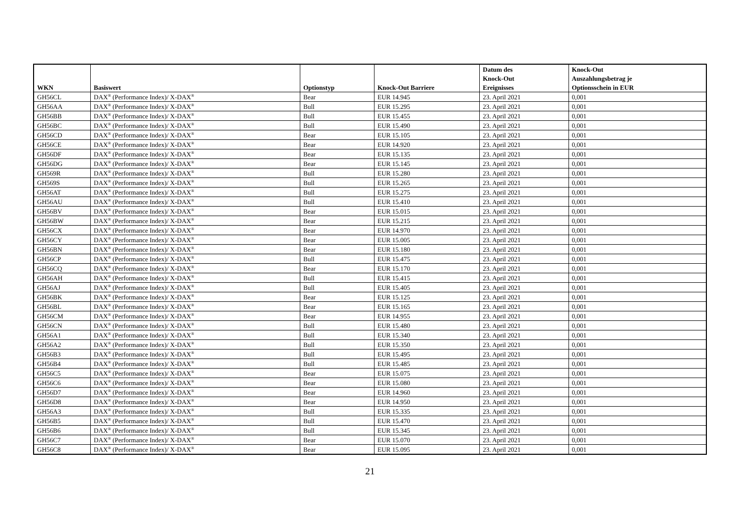| WKN | Basiswert | Optionstyp | Knock-Out Barriere | Datum des | Knock-Out |
| --- | --- | --- | --- | --- | --- |
| | | | | Knock-Out | Auszahlungsbetrag je |
| | | | | Ereignisses | Optionsschein in EUR |
| GH56CL | DAX<sup>®</sup> (Performance Index)/ X-DAX<sup>®</sup> | Bear | EUR 14.945 | 23. April 2021 | 0,001 |
| GH56AA | DAX<sup>®</sup> (Performance Index)/ X-DAX<sup>®</sup> | Bull | EUR 15.295 | 23. April 2021 | 0,001 |
| GH56BB | DAX<sup>®</sup> (Performance Index)/ X-DAX<sup>®</sup> | Bull | EUR 15.455 | 23. April 2021 | 0,001 |
| GH56BC | DAX<sup>®</sup> (Performance Index)/ X-DAX<sup>®</sup> | Bull | EUR 15.490 | 23. April 2021 | 0,001 |
| GH56CD | DAX<sup>®</sup> (Performance Index)/ X-DAX<sup>®</sup> | Bear | EUR 15.105 | 23. April 2021 | 0,001 |
| GH56CE | DAX<sup>®</sup> (Performance Index)/ X-DAX<sup>®</sup> | Bear | EUR 14.920 | 23. April 2021 | 0,001 |
| GH56DF | DAX<sup>®</sup> (Performance Index)/ X-DAX<sup>®</sup> | Bear | EUR 15.135 | 23. April 2021 | 0,001 |
| GH56DG | DAX<sup>®</sup> (Performance Index)/ X-DAX<sup>®</sup> | Bear | EUR 15.145 | 23. April 2021 | 0,001 |
| GH569R | DAX<sup>®</sup> (Performance Index)/ X-DAX<sup>®</sup> | Bull | EUR 15.280 | 23. April 2021 | 0,001 |
| GH569S | DAX<sup>®</sup> (Performance Index)/ X-DAX<sup>®</sup> | Bull | EUR 15.265 | 23. April 2021 | 0,001 |
| GH56AT | DAX<sup>®</sup> (Performance Index)/ X-DAX<sup>®</sup> | Bull | EUR 15.275 | 23. April 2021 | 0,001 |
| GH56AU | DAX<sup>®</sup> (Performance Index)/ X-DAX<sup>®</sup> | Bull | EUR 15.410 | 23. April 2021 | 0,001 |
| GH56BV | DAX<sup>®</sup> (Performance Index)/ X-DAX<sup>®</sup> | Bear | EUR 15.015 | 23. April 2021 | 0,001 |
| GH56BW | DAX<sup>®</sup> (Performance Index)/ X-DAX<sup>®</sup> | Bear | EUR 15.215 | 23. April 2021 | 0,001 |
| GH56CX | DAX<sup>®</sup> (Performance Index)/ X-DAX<sup>®</sup> | Bear | EUR 14.970 | 23. April 2021 | 0,001 |
| GH56CY | DAX<sup>®</sup> (Performance Index)/ X-DAX<sup>®</sup> | Bear | EUR 15.005 | 23. April 2021 | 0,001 |
| GH56BN | DAX<sup>®</sup> (Performance Index)/ X-DAX<sup>®</sup> | Bear | EUR 15.180 | 23. April 2021 | 0,001 |
| GH56CP | DAX<sup>®</sup> (Performance Index)/ X-DAX<sup>®</sup> | Bull | EUR 15.475 | 23. April 2021 | 0,001 |
| GH56CQ | DAX<sup>®</sup> (Performance Index)/ X-DAX<sup>®</sup> | Bear | EUR 15.170 | 23. April 2021 | 0,001 |
| GH56AH | DAX<sup>®</sup> (Performance Index)/ X-DAX<sup>®</sup> | Bull | EUR 15.415 | 23. April 2021 | 0,001 |
| GH56AJ | DAX<sup>®</sup> (Performance Index)/ X-DAX<sup>®</sup> | Bull | EUR 15.405 | 23. April 2021 | 0,001 |
| GH56BK | DAX<sup>®</sup> (Performance Index)/ X-DAX<sup>®</sup> | Bear | EUR 15.125 | 23. April 2021 | 0,001 |
| GH56BL | DAX<sup>®</sup> (Performance Index)/ X-DAX<sup>®</sup> | Bear | EUR 15.165 | 23. April 2021 | 0,001 |
| GH56CM | DAX<sup>®</sup> (Performance Index)/ X-DAX<sup>®</sup> | Bear | EUR 14.955 | 23. April 2021 | 0,001 |
| GH56CN | DAX<sup>®</sup> (Performance Index)/ X-DAX<sup>®</sup> | Bull | EUR 15.480 | 23. April 2021 | 0,001 |
| GH56A1 | DAX<sup>®</sup> (Performance Index)/ X-DAX<sup>®</sup> | Bull | EUR 15.340 | 23. April 2021 | 0,001 |
| GH56A2 | DAX<sup>®</sup> (Performance Index)/ X-DAX<sup>®</sup> | Bull | EUR 15.350 | 23. April 2021 | 0,001 |
| GH56B3 | DAX<sup>®</sup> (Performance Index)/ X-DAX<sup>®</sup> | Bull | EUR 15.495 | 23. April 2021 | 0,001 |
| GH56B4 | DAX<sup>®</sup> (Performance Index)/ X-DAX<sup>®</sup> | Bull | EUR 15.485 | 23. April 2021 | 0,001 |
| GH56C5 | DAX<sup>®</sup> (Performance Index)/ X-DAX<sup>®</sup> | Bear | EUR 15.075 | 23. April 2021 | 0,001 |
| GH56C6 | DAX<sup>®</sup> (Performance Index)/ X-DAX<sup>®</sup> | Bear | EUR 15.080 | 23. April 2021 | 0,001 |
| GH56D7 | DAX<sup>®</sup> (Performance Index)/ X-DAX<sup>®</sup> | Bear | EUR 14.960 | 23. April 2021 | 0,001 |
| GH56D8 | DAX<sup>®</sup> (Performance Index)/ X-DAX<sup>®</sup> | Bear | EUR 14.950 | 23. April 2021 | 0,001 |
| GH56A3 | DAX<sup>®</sup> (Performance Index)/ X-DAX<sup>®</sup> | Bull | EUR 15.335 | 23. April 2021 | 0,001 |
| GH56B5 | DAX<sup>®</sup> (Performance Index)/ X-DAX<sup>®</sup> | Bull | EUR 15.470 | 23. April 2021 | 0,001 |
| GH56B6 | DAX<sup>®</sup> (Performance Index)/ X-DAX<sup>®</sup> | Bull | EUR 15.345 | 23. April 2021 | 0,001 |
| GH56C7 | DAX<sup>®</sup> (Performance Index)/ X-DAX<sup>®</sup> | Bear | EUR 15.070 | 23. April 2021 | 0,001 |
| GH56C8 | DAX<sup>®</sup> (Performance Index)/ X-DAX<sup>®</sup> | Bear | EUR 15.095 | 23. April 2021 | 0,001 |
21